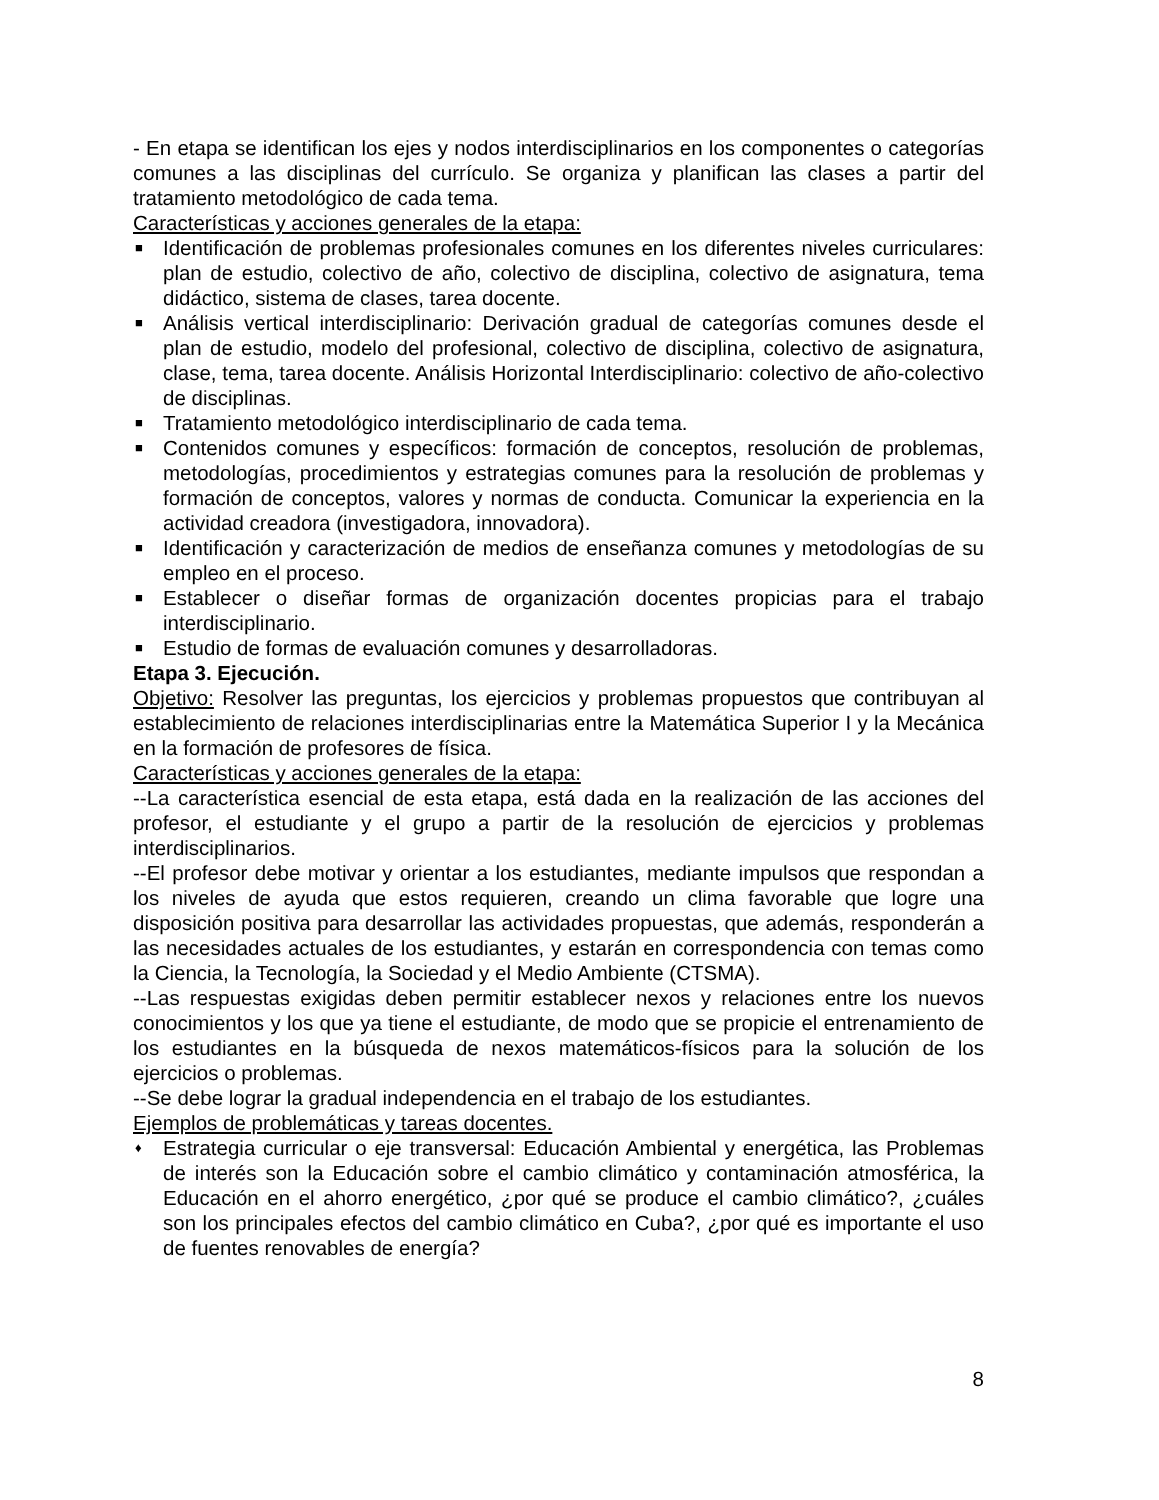- En etapa se identifican los ejes y nodos interdisciplinarios en los componentes o categorías comunes a las disciplinas del currículo. Se organiza y planifican las clases a partir del tratamiento metodológico de cada tema.
Características y acciones generales de la etapa:
■ Identificación de problemas profesionales comunes en los diferentes niveles curriculares: plan de estudio, colectivo de año, colectivo de disciplina, colectivo de asignatura, tema didáctico, sistema de clases, tarea docente.
■ Análisis vertical interdisciplinario: Derivación gradual de categorías comunes desde el plan de estudio, modelo del profesional, colectivo de disciplina, colectivo de asignatura, clase, tema, tarea docente. Análisis Horizontal Interdisciplinario: colectivo de año-colectivo de disciplinas.
■ Tratamiento metodológico interdisciplinario de cada tema.
■ Contenidos comunes y específicos: formación de conceptos, resolución de problemas, metodologías, procedimientos y estrategias comunes para la resolución de problemas y formación de conceptos, valores y normas de conducta. Comunicar la experiencia en la actividad creadora (investigadora, innovadora).
■ Identificación y caracterización de medios de enseñanza comunes y metodologías de su empleo en el proceso.
■ Establecer o diseñar formas de organización docentes propicias para el trabajo interdisciplinario.
■ Estudio de formas de evaluación comunes y desarrolladoras.
Etapa 3. Ejecución.
Objetivo: Resolver las preguntas, los ejercicios y problemas propuestos que contribuyan al establecimiento de relaciones interdisciplinarias entre la Matemática Superior I y la Mecánica en la formación de profesores de física.
Características y acciones generales de la etapa:
--La característica esencial de esta etapa, está dada en la realización de las acciones del profesor, el estudiante y el grupo a partir de la resolución de ejercicios y problemas interdisciplinarios.
--El profesor debe motivar y orientar a los estudiantes, mediante impulsos que respondan a los niveles de ayuda que estos requieren, creando un clima favorable que logre una disposición positiva para desarrollar las actividades propuestas, que además, responderán a las necesidades actuales de los estudiantes, y estarán en correspondencia con temas como la Ciencia, la Tecnología, la Sociedad y el Medio Ambiente (CTSMA).
--Las respuestas exigidas deben permitir establecer nexos y relaciones entre los nuevos conocimientos y los que ya tiene el estudiante, de modo que se propicie el entrenamiento de los estudiantes en la búsqueda de nexos matemáticos-físicos para la solución de los ejercicios o problemas.
--Se debe lograr la gradual independencia en el trabajo de los estudiantes.
Ejemplos de problemáticas y tareas docentes.
♦ Estrategia curricular o eje transversal: Educación Ambiental y energética, las Problemas de interés son la Educación sobre el cambio climático y contaminación atmosférica, la Educación en el ahorro energético, ¿por qué se produce el cambio climático?, ¿cuáles son los principales efectos del cambio climático en Cuba?, ¿por qué es importante el uso de fuentes renovables de energía?
8